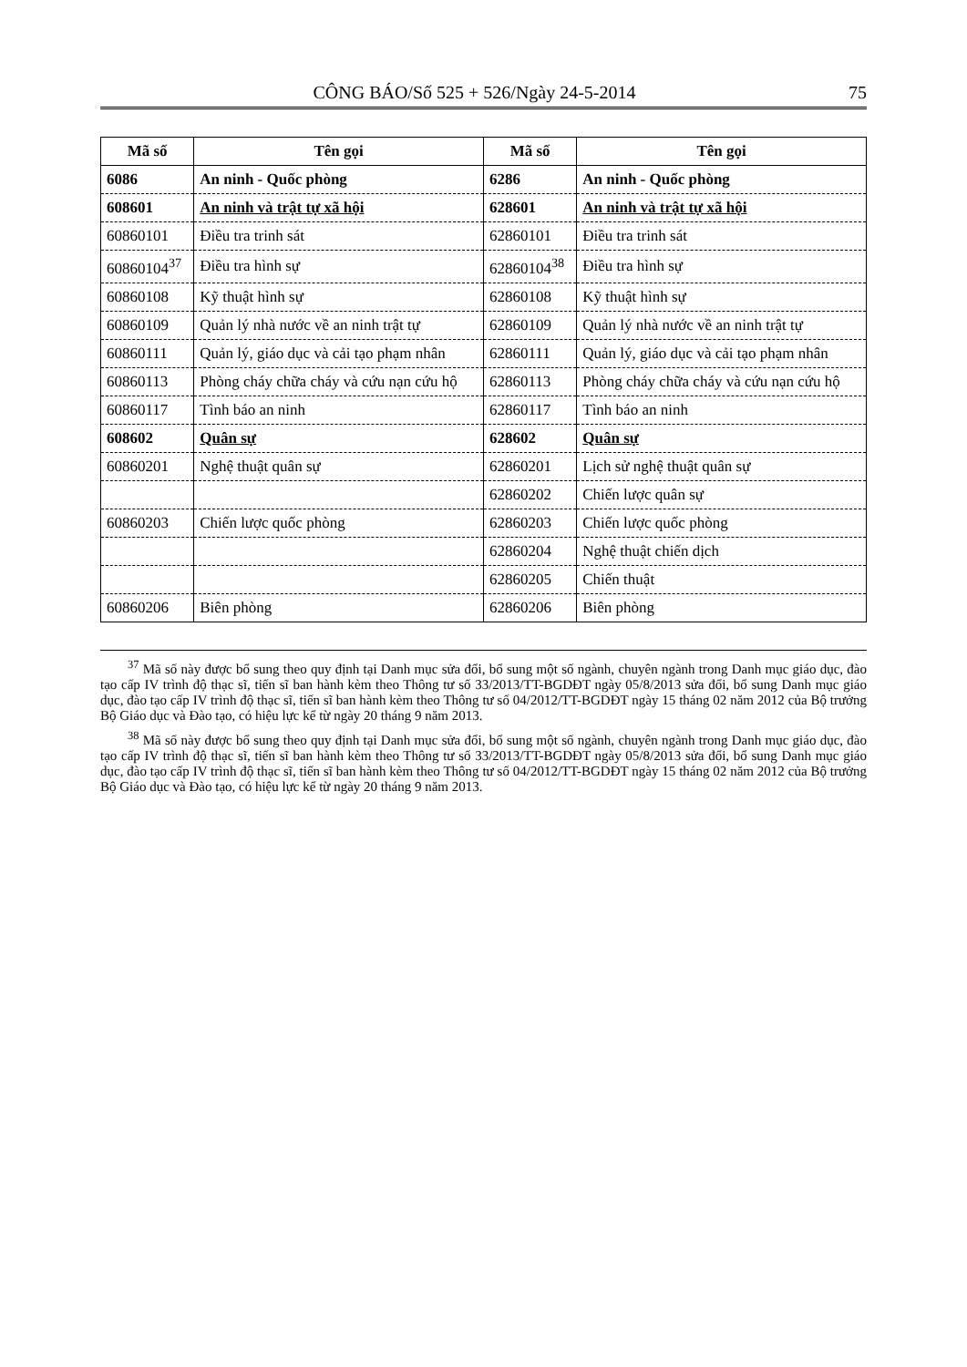CÔNG BÁO/Số 525 + 526/Ngày 24-5-2014 75
| Mã số | Tên gọi | Mã số | Tên gọi |
| --- | --- | --- | --- |
| 6086 | An ninh - Quốc phòng | 6286 | An ninh - Quốc phòng |
| 608601 | An ninh và trật tự xã hội | 628601 | An ninh và trật tự xã hội |
| 60860101 | Điều tra trinh sát | 62860101 | Điều tra trinh sát |
| 60860104<sup>37</sup> | Điều tra hình sự | 62860104<sup>38</sup> | Điều tra hình sự |
| 60860108 | Kỹ thuật hình sự | 62860108 | Kỹ thuật hình sự |
| 60860109 | Quản lý nhà nước về an ninh trật tự | 62860109 | Quản lý nhà nước về an ninh trật tự |
| 60860111 | Quản lý, giáo dục và cải tạo phạm nhân | 62860111 | Quản lý, giáo dục và cải tạo phạm nhân |
| 60860113 | Phòng cháy chữa cháy và cứu nạn cứu hộ | 62860113 | Phòng cháy chữa cháy và cứu nạn cứu hộ |
| 60860117 | Tình báo an ninh | 62860117 | Tình báo an ninh |
| 608602 | Quân sự | 628602 | Quân sự |
| 60860201 | Nghệ thuật quân sự | 62860201 | Lịch sử nghệ thuật quân sự |
| | | 62860202 | Chiến lược quân sự |
| 60860203 | Chiến lược quốc phòng | 62860203 | Chiến lược quốc phòng |
| | | 62860204 | Nghệ thuật chiến dịch |
| | | 62860205 | Chiến thuật |
| 60860206 | Biên phòng | 62860206 | Biên phòng |
<sup>37</sup> Mã số này được bổ sung theo quy định tại Danh mục sửa đổi, bổ sung một số ngành, chuyên ngành trong Danh mục giáo dục, đào tạo cấp IV trình độ thạc sĩ, tiến sĩ ban hành kèm theo Thông tư số 33/2013/TT-BGDĐT ngày 05/8/2013 sửa đổi, bổ sung Danh mục giáo dục, đào tạo cấp IV trình độ thạc sĩ, tiến sĩ ban hành kèm theo Thông tư số 04/2012/TT-BGDĐT ngày 15 tháng 02 năm 2012 của Bộ trưởng Bộ Giáo dục và Đào tạo, có hiệu lực kể từ ngày 20 tháng 9 năm 2013.
<sup>38</sup> Mã số này được bổ sung theo quy định tại Danh mục sửa đổi, bổ sung một số ngành, chuyên ngành trong Danh mục giáo dục, đào tạo cấp IV trình độ thạc sĩ, tiến sĩ ban hành kèm theo Thông tư số 33/2013/TT-BGDĐT ngày 05/8/2013 sửa đổi, bổ sung Danh mục giáo dục, đào tạo cấp IV trình độ thạc sĩ, tiến sĩ ban hành kèm theo Thông tư số 04/2012/TT-BGDĐT ngày 15 tháng 02 năm 2012 của Bộ trưởng Bộ Giáo dục và Đào tạo, có hiệu lực kể từ ngày 20 tháng 9 năm 2013.